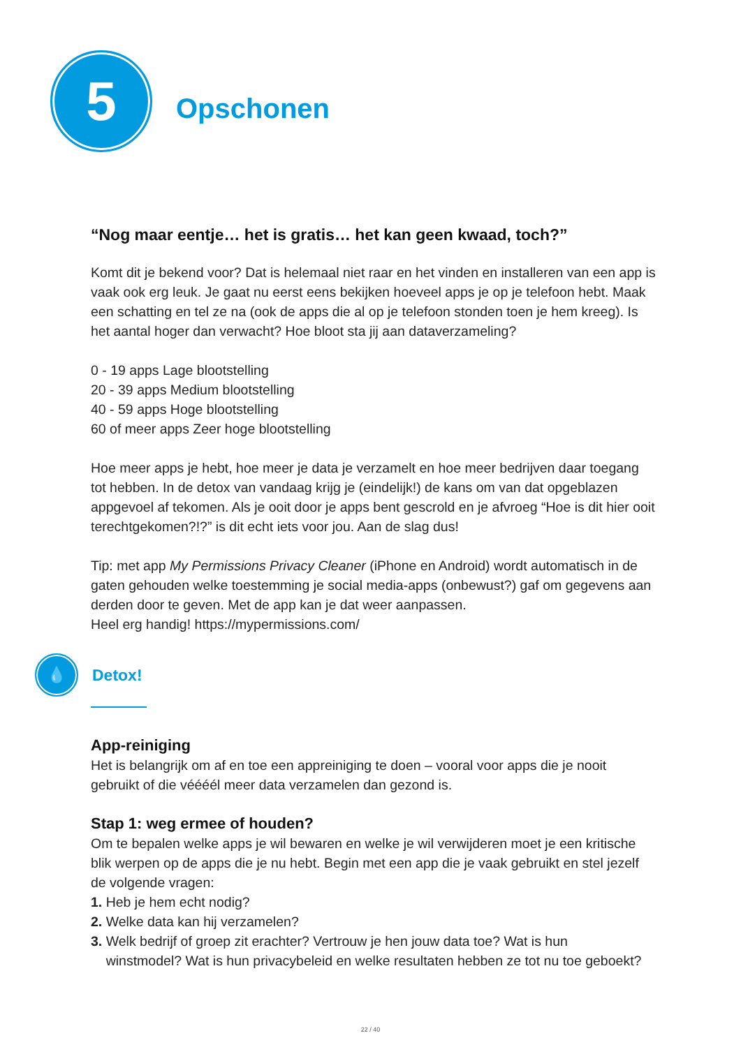5
Opschonen
“Nog maar eentje… het is gratis… het kan geen kwaad, toch?”
Komt dit je bekend voor? Dat is helemaal niet raar en het vinden en installeren van een app is vaak ook erg leuk. Je gaat nu eerst eens bekijken hoeveel apps je op je telefoon hebt. Maak een schatting en tel ze na (ook de apps die al op je telefoon stonden toen je hem kreeg). Is het aantal hoger dan verwacht? Hoe bloot sta jij aan dataverzameling?
0 - 19 apps Lage blootstelling
20 - 39 apps Medium blootstelling
40 - 59 apps Hoge blootstelling
60 of meer apps Zeer hoge blootstelling
Hoe meer apps je hebt, hoe meer je data je verzamelt en hoe meer bedrijven daar toegang tot hebben. In de detox van vandaag krijg je (eindelijk!) de kans om van dat opgeblazen appgevoel af tekomen. Als je ooit door je apps bent gescrold en je afvroeg “Hoe is dit hier ooit terechtgekomen?!?” is dit echt iets voor jou. Aan de slag dus!
Tip: met app My Permissions Privacy Cleaner (iPhone en Android) wordt automatisch in de gaten gehouden welke toestemming je social media-apps (onbewust?) gaf om gegevens aan derden door te geven. Met de app kan je dat weer aanpassen.
Heel erg handig! https://mypermissions.com/
💧
Detox!
App-reiniging
Het is belangrijk om af en toe een appreiniging te doen – vooral voor apps die je nooit gebruikt of die véééél meer data verzamelen dan gezond is.
Stap 1: weg ermee of houden?
Om te bepalen welke apps je wil bewaren en welke je wil verwijderen moet je een kritische blik werpen op de apps die je nu hebt. Begin met een app die je vaak gebruikt en stel jezelf de volgende vragen:
1. Heb je hem echt nodig?
2. Welke data kan hij verzamelen?
3. Welk bedrijf of groep zit erachter? Vertrouw je hen jouw data toe? Wat is hun
winstmodel? Wat is hun privacybeleid en welke resultaten hebben ze tot nu toe geboekt?
22 / 40